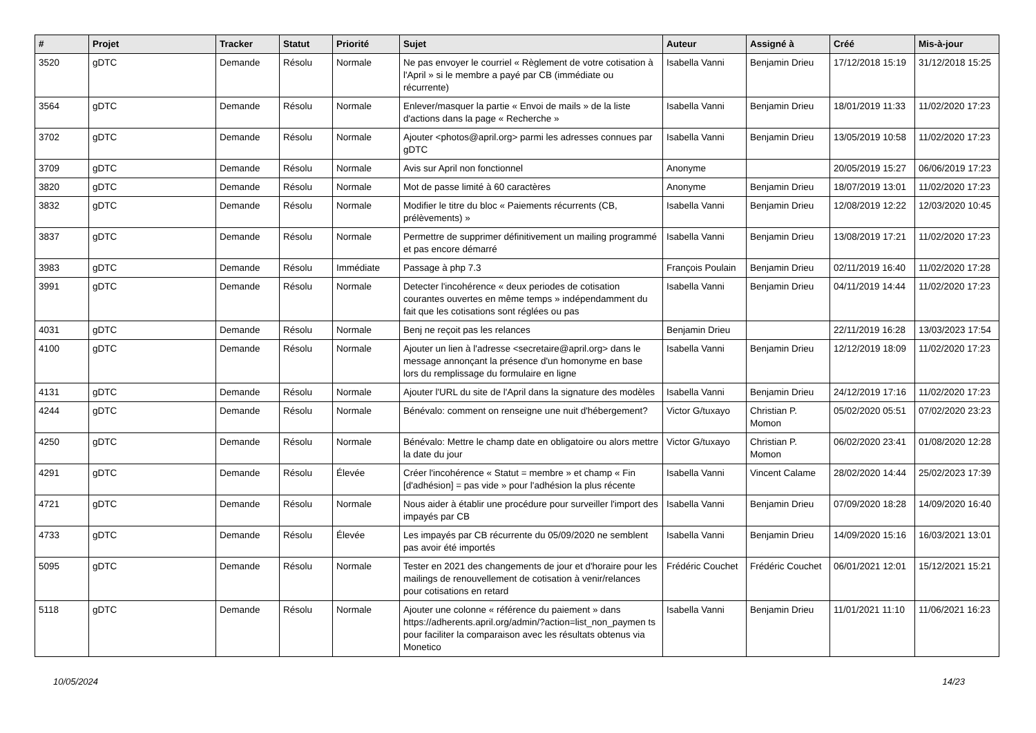| # | Projet | Tracker | Statut | Priorité | Sujet | Auteur | Assigné à | Créé | Mis-à-jour |
| --- | --- | --- | --- | --- | --- | --- | --- | --- | --- |
| 3520 | gDTC | Demande | Résolu | Normale | Ne pas envoyer le courriel « Règlement de votre cotisation à l'April » si le membre a payé par CB (immédiate ou récurrente) | Isabella Vanni | Benjamin Drieu | 17/12/2018 15:19 | 31/12/2018 15:25 |
| 3564 | gDTC | Demande | Résolu | Normale | Enlever/masquer la partie « Envoi de mails » de la liste d'actions dans la page « Recherche » | Isabella Vanni | Benjamin Drieu | 18/01/2019 11:33 | 11/02/2020 17:23 |
| 3702 | gDTC | Demande | Résolu | Normale | Ajouter <photos@april.org> parmi les adresses connues par gDTC | Isabella Vanni | Benjamin Drieu | 13/05/2019 10:58 | 11/02/2020 17:23 |
| 3709 | gDTC | Demande | Résolu | Normale | Avis sur April non fonctionnel | Anonyme | | 20/05/2019 15:27 | 06/06/2019 17:23 |
| 3820 | gDTC | Demande | Résolu | Normale | Mot de passe limité à 60 caractères | Anonyme | Benjamin Drieu | 18/07/2019 13:01 | 11/02/2020 17:23 |
| 3832 | gDTC | Demande | Résolu | Normale | Modifier le titre du bloc « Paiements récurrents (CB, prélèvements) » | Isabella Vanni | Benjamin Drieu | 12/08/2019 12:22 | 12/03/2020 10:45 |
| 3837 | gDTC | Demande | Résolu | Normale | Permettre de supprimer définitivement un mailing programmé et pas encore démarré | Isabella Vanni | Benjamin Drieu | 13/08/2019 17:21 | 11/02/2020 17:23 |
| 3983 | gDTC | Demande | Résolu | Immédiate | Passage à php 7.3 | François Poulain | Benjamin Drieu | 02/11/2019 16:40 | 11/02/2020 17:28 |
| 3991 | gDTC | Demande | Résolu | Normale | Detecter l'incohérence « deux periodes de cotisation courantes ouvertes en même temps » indépendamment du fait que les cotisations sont réglées ou pas | Isabella Vanni | Benjamin Drieu | 04/11/2019 14:44 | 11/02/2020 17:23 |
| 4031 | gDTC | Demande | Résolu | Normale | Benj ne reçoit pas les relances | Benjamin Drieu | | 22/11/2019 16:28 | 13/03/2023 17:54 |
| 4100 | gDTC | Demande | Résolu | Normale | Ajouter un lien à l'adresse <secretaire@april.org> dans le message annonçant la présence d'un homonyme en base lors du remplissage du formulaire en ligne | Isabella Vanni | Benjamin Drieu | 12/12/2019 18:09 | 11/02/2020 17:23 |
| 4131 | gDTC | Demande | Résolu | Normale | Ajouter l'URL du site de l'April dans la signature des modèles | Isabella Vanni | Benjamin Drieu | 24/12/2019 17:16 | 11/02/2020 17:23 |
| 4244 | gDTC | Demande | Résolu | Normale | Bénévalo: comment on renseigne une nuit d'hébergement? | Victor G/tuxayo | Christian P. Momon | 05/02/2020 05:51 | 07/02/2020 23:23 |
| 4250 | gDTC | Demande | Résolu | Normale | Bénévalo: Mettre le champ date en obligatoire ou alors mettre la date du jour | Victor G/tuxayo | Christian P. Momon | 06/02/2020 23:41 | 01/08/2020 12:28 |
| 4291 | gDTC | Demande | Résolu | Élevée | Créer l'incohérence « Statut = membre » et champ « Fin [d'adhésion] = pas vide » pour l'adhésion la plus récente | Isabella Vanni | Vincent Calame | 28/02/2020 14:44 | 25/02/2023 17:39 |
| 4721 | gDTC | Demande | Résolu | Normale | Nous aider à établir une procédure pour surveiller l'import des impayés par CB | Isabella Vanni | Benjamin Drieu | 07/09/2020 18:28 | 14/09/2020 16:40 |
| 4733 | gDTC | Demande | Résolu | Élevée | Les impayés par CB récurrente du 05/09/2020 ne semblent pas avoir été importés | Isabella Vanni | Benjamin Drieu | 14/09/2020 15:16 | 16/03/2021 13:01 |
| 5095 | gDTC | Demande | Résolu | Normale | Tester en 2021 des changements de jour et d'horaire pour les mailings de renouvellement de cotisation à venir/relances pour cotisations en retard | Frédéric Couchet | Frédéric Couchet | 06/01/2021 12:01 | 15/12/2021 15:21 |
| 5118 | gDTC | Demande | Résolu | Normale | Ajouter une colonne « référence du paiement » dans https://adherents.april.org/admin/?action=list_non_paymen ts pour faciliter la comparaison avec les résultats obtenus via Monetico | Isabella Vanni | Benjamin Drieu | 11/01/2021 11:10 | 11/06/2021 16:23 |
10/05/2024 14/23